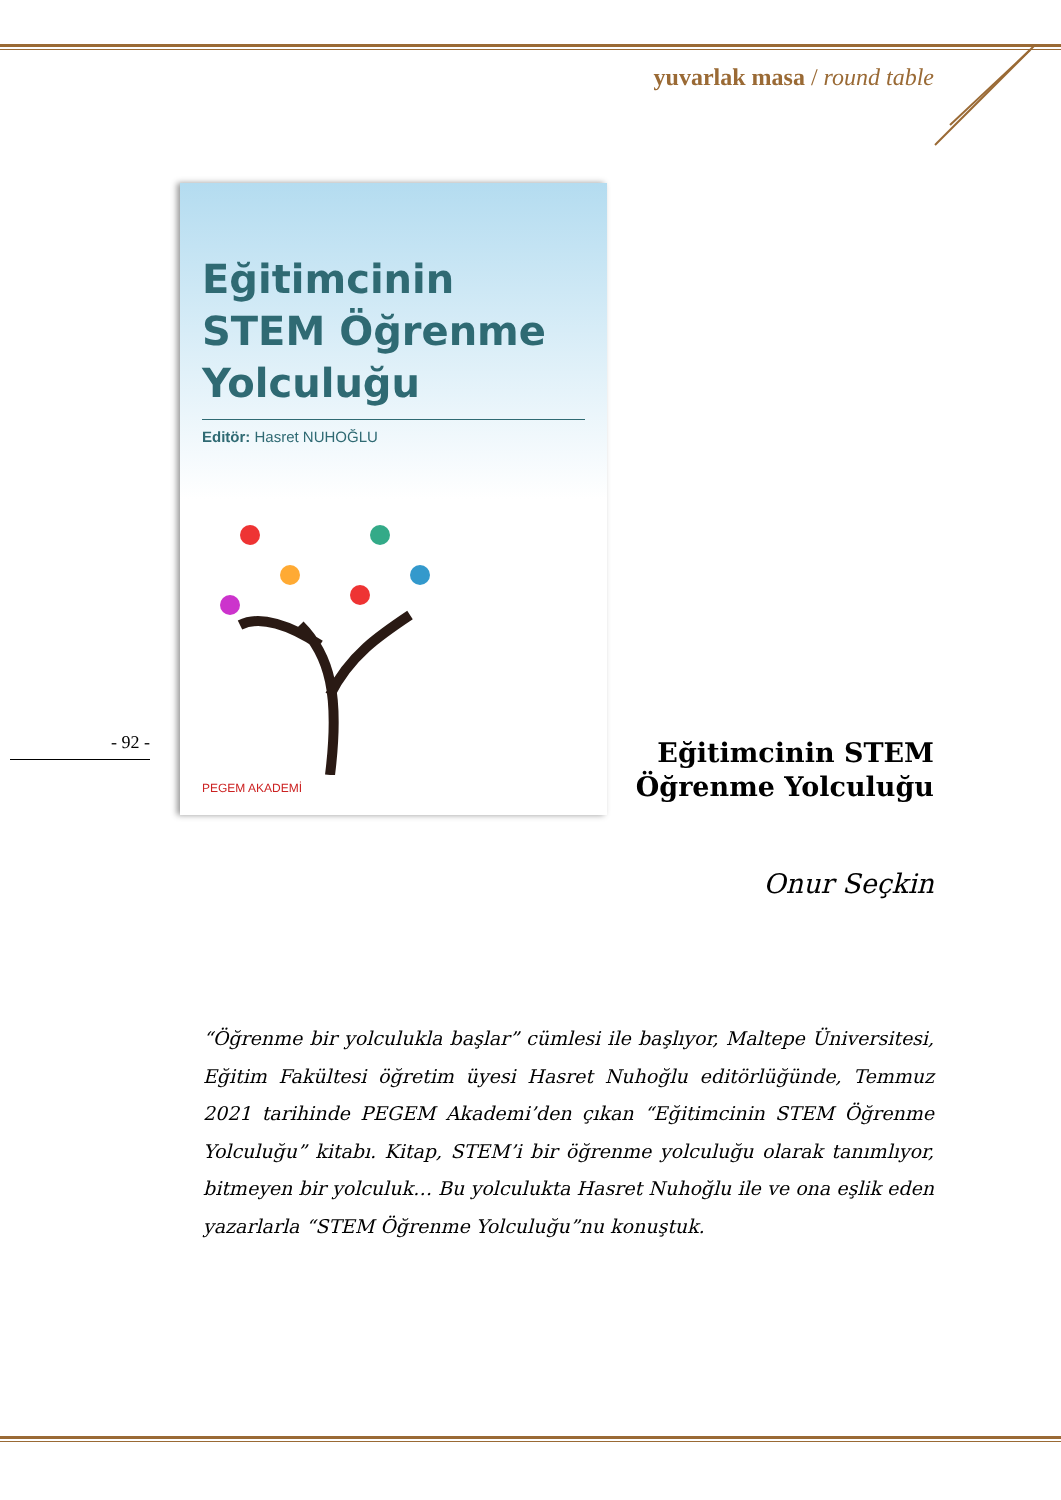yuvarlak masa / round table
Eğitimcinin
STEM Öğrenme
Yolculuğu
Editör: Hasret NUHOĞLU
PEGEM AKADEMİ
- 92 -
Eğitimcinin STEM
Öğrenme Yolculuğu
Onur Seçkin
“Öğrenme bir yolculukla başlar” cümlesi ile başlıyor, Maltepe Üniversitesi, Eğitim Fakültesi öğretim üyesi Hasret Nuhoğlu editörlüğünde, Temmuz 2021 tarihinde PEGEM Akademi’den çıkan “Eğitimcinin STEM Öğrenme Yolculuğu” kitabı. Kitap, STEM’i bir öğrenme yolculuğu olarak tanımlıyor, bitmeyen bir yolculuk… Bu yolculukta Hasret Nuhoğlu ile ve ona eşlik eden yazarlarla “STEM Öğrenme Yolculuğu”nu konuştuk.